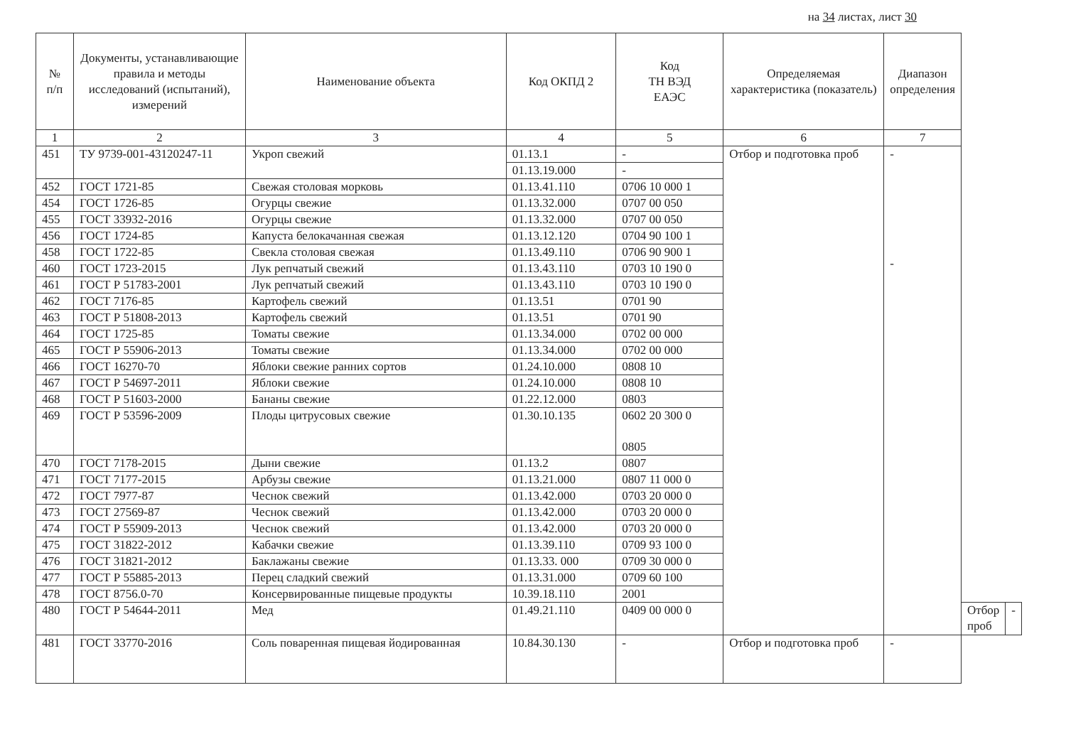на 34 листах, лист 30
| № п/п | Документы, устанавливающие правила и методы исследований (испытаний), измерений | Наименование объекта | Код ОКПД 2 | Код ТН ВЭД ЕАЭС | Определяемая характеристика (показатель) | Диапазон определения | | |
| --- | --- | --- | --- | --- | --- | --- | --- | --- |
| 1 | 2 | 3 | 4 | 5 | 6 | 7 | | |
| 451 | ТУ 9739-001-43120247-11 | Укроп свежий | 01.13.1 | - | Отбор и подготовка проб | - - | | |
| | | | 01.13.19.000 | - | | | | |
| 452 | ГОСТ 1721-85 | Свежая столовая морковь | 01.13.41.110 | 0706 10 000 1 | | | | |
| 454 | ГОСТ 1726-85 | Огурцы свежие | 01.13.32.000 | 0707 00 050 | | | | |
| 455 | ГОСТ 33932-2016 | Огурцы свежие | 01.13.32.000 | 0707 00 050 | | | | |
| 456 | ГОСТ 1724-85 | Капуста белокачанная свежая | 01.13.12.120 | 0704 90 100 1 | | | | |
| 458 | ГОСТ 1722-85 | Свекла столовая свежая | 01.13.49.110 | 0706 90 900 1 | | | | |
| 460 | ГОСТ 1723-2015 | Лук репчатый свежий | 01.13.43.110 | 0703 10 190 0 | | | | |
| 461 | ГОСТ Р 51783-2001 | Лук репчатый свежий | 01.13.43.110 | 0703 10 190 0 | | | | |
| 462 | ГОСТ 7176-85 | Картофель свежий | 01.13.51 | 0701 90 | | | | |
| 463 | ГОСТ Р 51808-2013 | Картофель свежий | 01.13.51 | 0701 90 | | | | |
| 464 | ГОСТ 1725-85 | Томаты свежие | 01.13.34.000 | 0702 00 000 | | | | |
| 465 | ГОСТ Р 55906-2013 | Томаты свежие | 01.13.34.000 | 0702 00 000 | | | | |
| 466 | ГОСТ 16270-70 | Яблоки свежие ранних сортов | 01.24.10.000 | 0808 10 | | | | |
| 467 | ГОСТ Р 54697-2011 | Яблоки свежие | 01.24.10.000 | 0808 10 | | | | |
| 468 | ГОСТ Р 51603-2000 | Бананы свежие | 01.22.12.000 | 0803 | | | | |
| 469 | ГОСТ Р 53596-2009 | Плоды цитрусовых свежие | 01.30.10.135 | 0602 20 300 0 0805 | | | | |
| 470 | ГОСТ 7178-2015 | Дыни свежие | 01.13.2 | 0807 | | | | |
| 471 | ГОСТ 7177-2015 | Арбузы свежие | 01.13.21.000 | 0807 11 000 0 | | | | |
| 472 | ГОСТ 7977-87 | Чеснок свежий | 01.13.42.000 | 0703 20 000 0 | | | | |
| 473 | ГОСТ 27569-87 | Чеснок свежий | 01.13.42.000 | 0703 20 000 0 | | | | |
| 474 | ГОСТ Р 55909-2013 | Чеснок свежий | 01.13.42.000 | 0703 20 000 0 | | | | |
| 475 | ГОСТ 31822-2012 | Кабачки свежие | 01.13.39.110 | 0709 93 100 0 | | | | |
| 476 | ГОСТ 31821-2012 | Баклажаны свежие | 01.13.33. 000 | 0709 30 000 0 | | | | |
| 477 | ГОСТ Р 55885-2013 | Перец сладкий свежий | 01.13.31.000 | 0709 60 100 | | | | |
| 478 | ГОСТ 8756.0-70 | Консервированные пищевые продукты | 10.39.18.110 | 2001 | | | | |
| 480 | ГОСТ Р 54644-2011 | Мед | 01.49.21.110 | 0409 00 000 0 | | | Отбор проб | - |
| 481 | ГОСТ 33770-2016 | Соль поваренная пищевая йодированная | 10.84.30.130 | - | Отбор и подготовка проб | - | | |